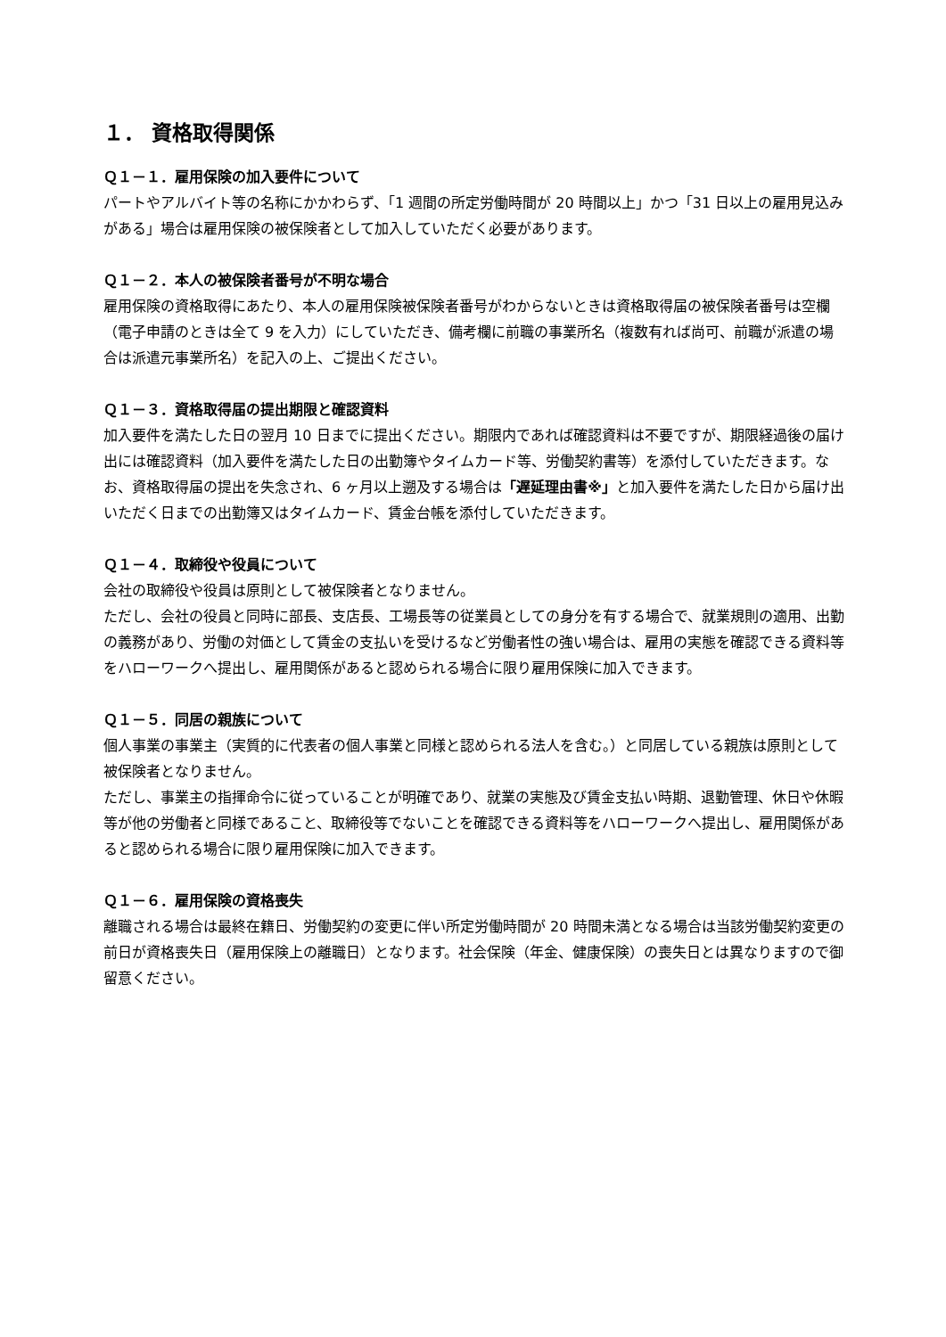１． 資格取得関係
Ｑ１－１．雇用保険の加入要件について
パートやアルバイト等の名称にかかわらず、「1 週間の所定労働時間が 20 時間以上」かつ「31 日以上の雇用見込みがある」場合は雇用保険の被保険者として加入していただく必要があります。
Ｑ１－２．本人の被保険者番号が不明な場合
雇用保険の資格取得にあたり、本人の雇用保険被保険者番号がわからないときは資格取得届の被保険者番号は空欄（電子申請のときは全て 9 を入力）にしていただき、備考欄に前職の事業所名（複数有れば尚可、前職が派遣の場合は派遣元事業所名）を記入の上、ご提出ください。
Ｑ１－３．資格取得届の提出期限と確認資料
加入要件を満たした日の翌月 10 日までに提出ください。期限内であれば確認資料は不要ですが、期限経過後の届け出には確認資料（加入要件を満たした日の出勤簿やタイムカード等、労働契約書等）を添付していただきます。なお、資格取得届の提出を失念され、6 ヶ月以上遡及する場合は「遅延理由書※」と加入要件を満たした日から届け出いただく日までの出勤簿又はタイムカード、賃金台帳を添付していただきます。
Ｑ１－４．取締役や役員について
会社の取締役や役員は原則として被保険者となりません。
ただし、会社の役員と同時に部長、支店長、工場長等の従業員としての身分を有する場合で、就業規則の適用、出勤の義務があり、労働の対価として賃金の支払いを受けるなど労働者性の強い場合は、雇用の実態を確認できる資料等をハローワークへ提出し、雇用関係があると認められる場合に限り雇用保険に加入できます。
Ｑ１－５．同居の親族について
個人事業の事業主（実質的に代表者の個人事業と同様と認められる法人を含む。）と同居している親族は原則として被保険者となりません。
ただし、事業主の指揮命令に従っていることが明確であり、就業の実態及び賃金支払い時期、退勤管理、休日や休暇等が他の労働者と同様であること、取締役等でないことを確認できる資料等をハローワークへ提出し、雇用関係があると認められる場合に限り雇用保険に加入できます。
Ｑ１－６．雇用保険の資格喪失
離職される場合は最終在籍日、労働契約の変更に伴い所定労働時間が 20 時間未満となる場合は当該労働契約変更の前日が資格喪失日（雇用保険上の離職日）となります。社会保険（年金、健康保険）の喪失日とは異なりますので御留意ください。